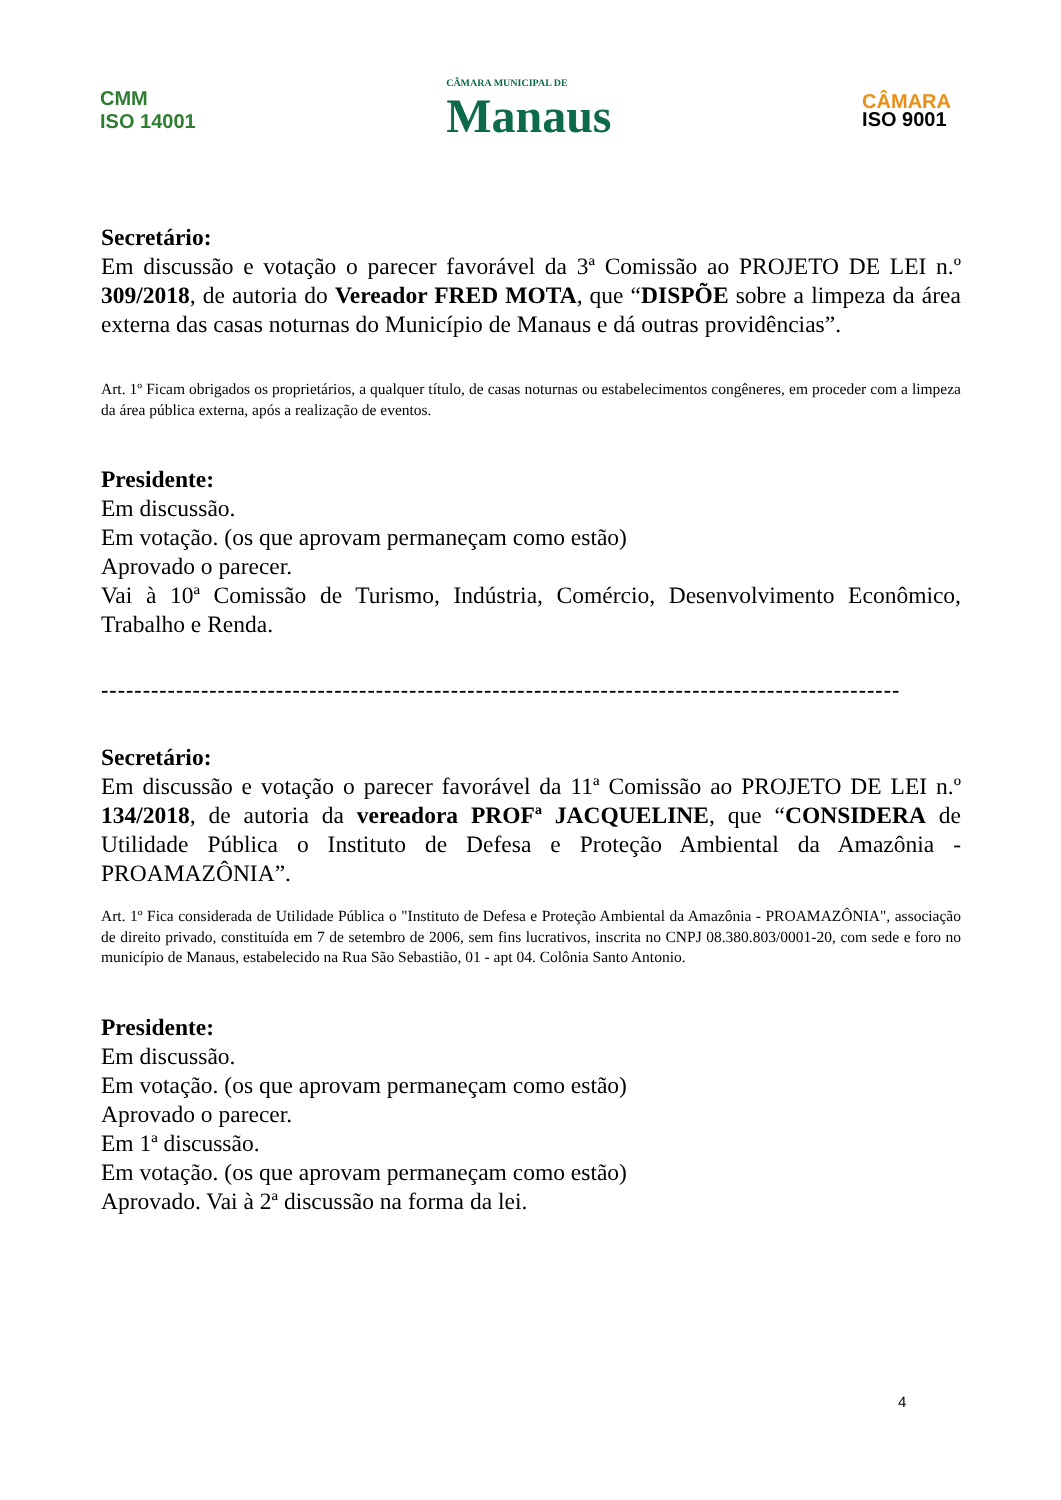CMM
ISO 14001
CÂMARA MUNICIPAL DE
Manaus
CÂMARA
ISO 9001
Secretário:
Em discussão e votação o parecer favorável da 3ª Comissão ao PROJETO DE LEI n.º 309/2018, de autoria do Vereador FRED MOTA, que “DISPÕE sobre a limpeza da área externa das casas noturnas do Município de Manaus e dá outras providências”.
Art. 1º Ficam obrigados os proprietários, a qualquer título, de casas noturnas ou estabelecimentos congêneres, em proceder com a limpeza da área pública externa, após a realização de eventos.
Presidente:
Em discussão.
Em votação. (os que aprovam permaneçam como estão)
Aprovado o parecer.
Vai à 10ª Comissão de Turismo, Indústria, Comércio, Desenvolvimento Econômico, Trabalho e Renda.
------------------------------------------------------------------------------------------------
Secretário:
Em discussão e votação o parecer favorável da 11ª Comissão ao PROJETO DE LEI n.º 134/2018, de autoria da vereadora PROFª JACQUELINE, que “CONSIDERA de Utilidade Pública o Instituto de Defesa e Proteção Ambiental da Amazônia - PROAMAZÔNIA”.
Art. 1º Fica considerada de Utilidade Pública o "Instituto de Defesa e Proteção Ambiental da Amazônia - PROAMAZÔNIA", associação de direito privado, constituída em 7 de setembro de 2006, sem fins lucrativos, inscrita no CNPJ 08.380.803/0001-20, com sede e foro no município de Manaus, estabelecido na Rua São Sebastião, 01 - apt 04. Colônia Santo Antonio.
Presidente:
Em discussão.
Em votação. (os que aprovam permaneçam como estão)
Aprovado o parecer.
Em 1ª discussão.
Em votação. (os que aprovam permaneçam como estão)
Aprovado. Vai à 2ª discussão na forma da lei.
4